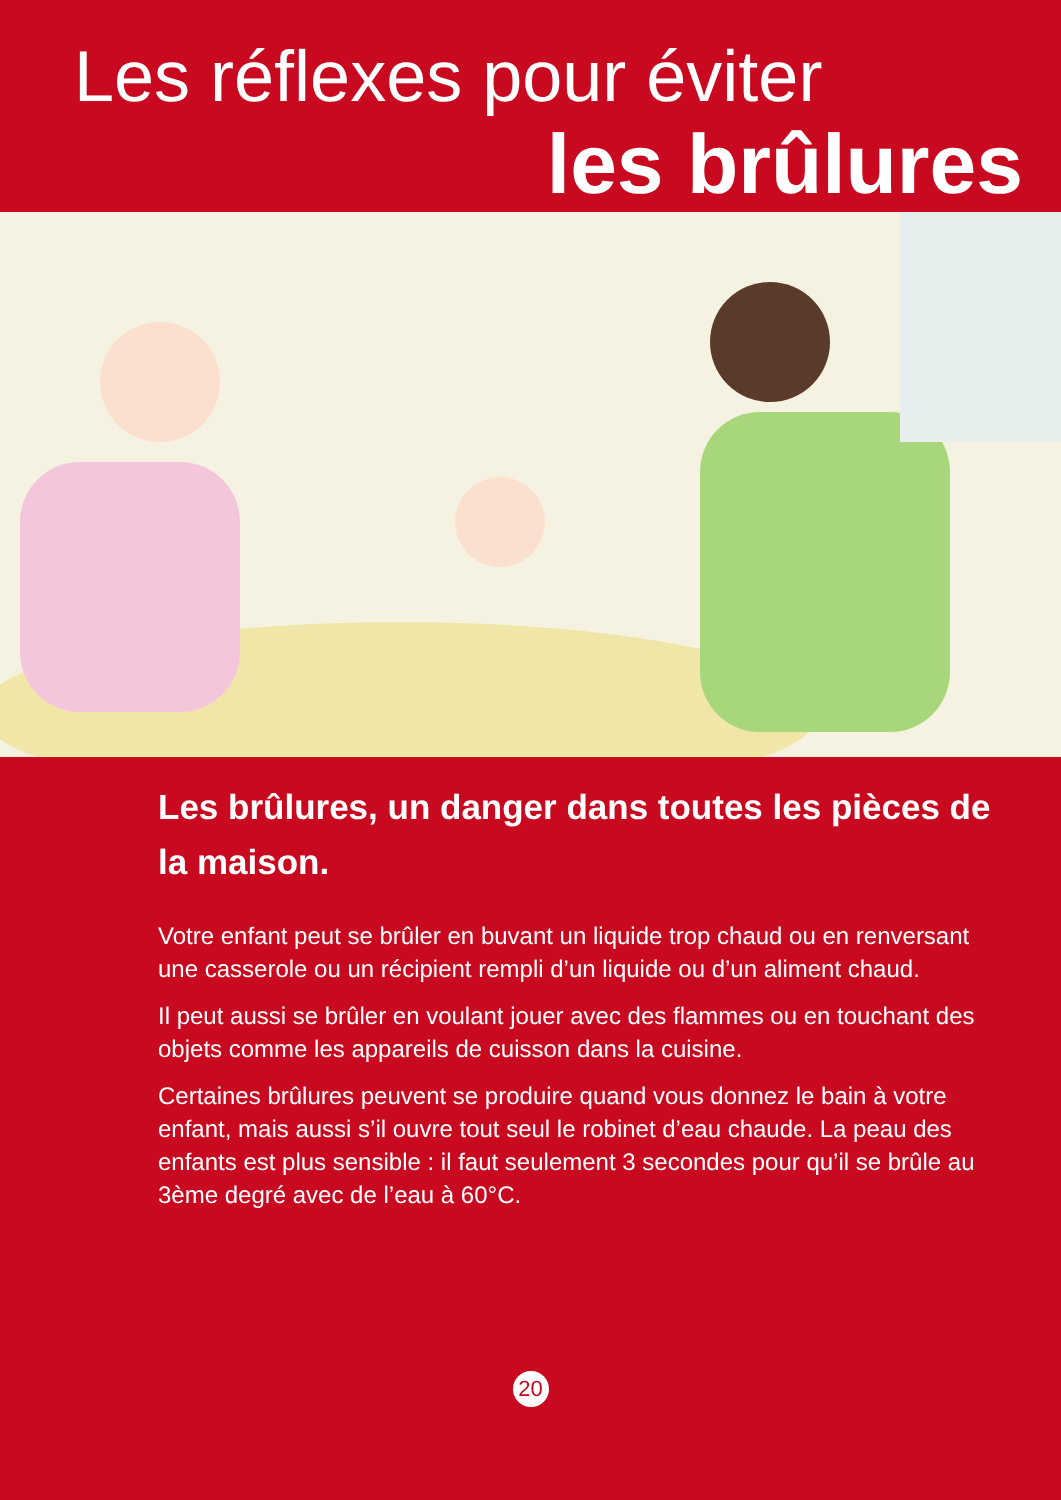Les réflexes pour éviter
les brûlures
Les brûlures, un danger dans toutes les pièces de la maison.
Votre enfant peut se brûler en buvant un liquide trop chaud ou en renversant une casserole ou un récipient rempli d’un liquide ou d’un aliment chaud.
Il peut aussi se brûler en voulant jouer avec des flammes ou en touchant des objets comme les appareils de cuisson dans la cuisine.
Certaines brûlures peuvent se produire quand vous donnez le bain à votre enfant, mais aussi s’il ouvre tout seul le robinet d’eau chaude. La peau des enfants est plus sensible : il faut seulement 3 secondes pour qu’il se brûle au 3ème degré avec de l’eau à 60°C.
20